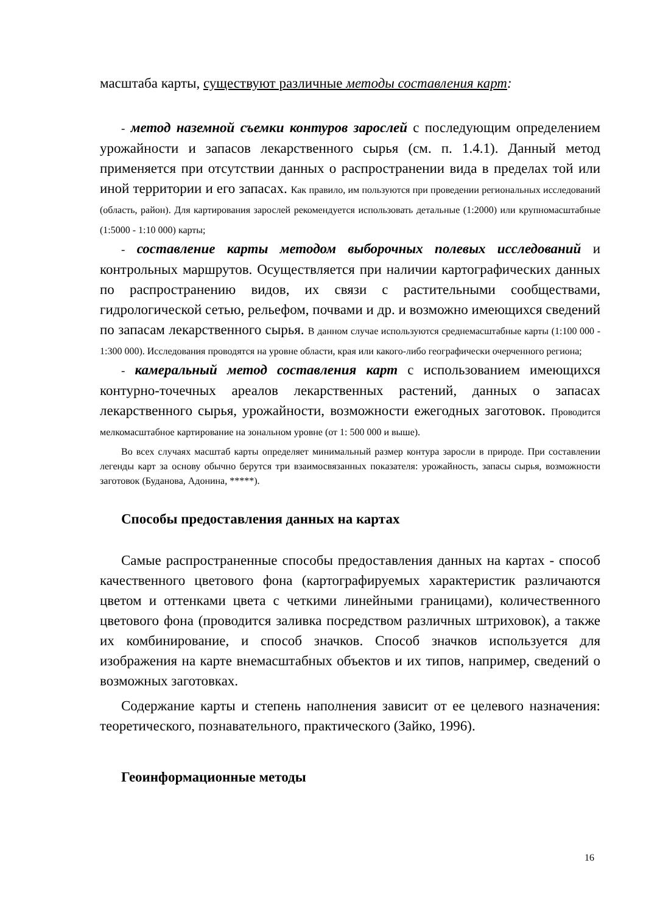масштаба карты, существуют различные методы составления карт:
- метод наземной съемки контуров зарослей с последующим определением урожайности и запасов лекарственного сырья (см. п. 1.4.1). Данный метод применяется при отсутствии данных о распространении вида в пределах той или иной территории и его запасах. Как правило, им пользуются при проведении региональных исследований (область, район). Для картирования зарослей рекомендуется использовать детальные (1:2000) или крупномасштабные (1:5000 - 1:10 000) карты;
- составление карты методом выборочных полевых исследований и контрольных маршрутов. Осуществляется при наличии картографических данных по распространению видов, их связи с растительными сообществами, гидрологической сетью, рельефом, почвами и др. и возможно имеющихся сведений по запасам лекарственного сырья. В данном случае используются среднемасштабные карты (1:100 000 - 1:300 000). Исследования проводятся на уровне области, края или какого-либо географически очерченного региона;
- камеральный метод составления карт с использованием имеющихся контурно-точечных ареалов лекарственных растений, данных о запасах лекарственного сырья, урожайности, возможности ежегодных заготовок. Проводится мелкомасштабное картирование на зональном уровне (от 1: 500 000 и выше).
Во всех случаях масштаб карты определяет минимальный размер контура заросли в природе. При составлении легенды карт за основу обычно берутся три взаимосвязанных показателя: урожайность, запасы сырья, возможности заготовок (Буданова, Адонина, *****).
Способы предоставления данных на картах
Самые распространенные способы предоставления данных на картах - способ качественного цветового фона (картографируемых характеристик различаются цветом и оттенками цвета с четкими линейными границами), количественного цветового фона (проводится заливка посредством различных штриховок), а также их комбинирование, и способ значков. Способ значков используется для изображения на карте внемасштабных объектов и их типов, например, сведений о возможных заготовках.
Содержание карты и степень наполнения зависит от ее целевого назначения: теоретического, познавательного, практического (Зайко, 1996).
Геоинформационные методы
16